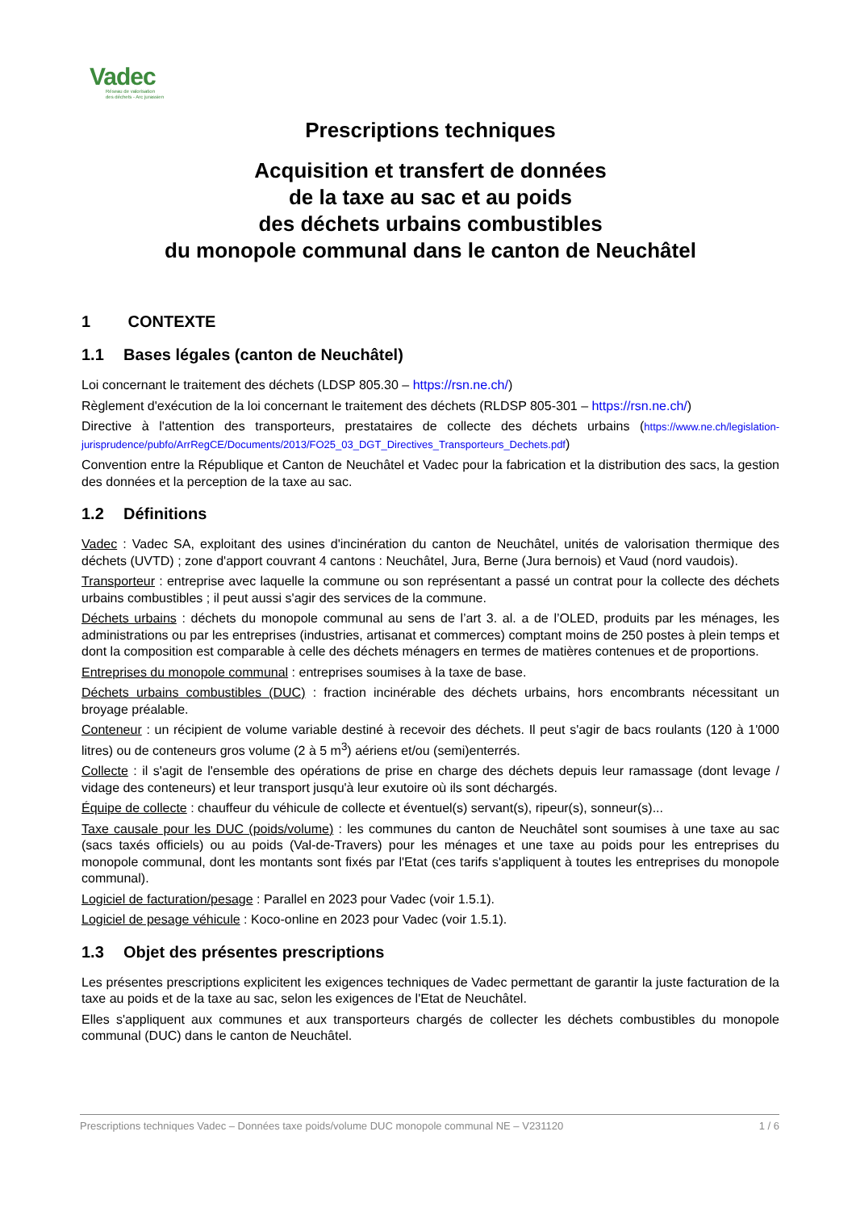Vadec
Réseau de valorisation
des déchets - Arc jurassien
Prescriptions techniques
Acquisition et transfert de données
de la taxe au sac et au poids
des déchets urbains combustibles
du monopole communal dans le canton de Neuchâtel
1 CONTEXTE
1.1 Bases légales (canton de Neuchâtel)
Loi concernant le traitement des déchets (LDSP 805.30 – https://rsn.ne.ch/)
Règlement d'exécution de la loi concernant le traitement des déchets (RLDSP 805-301 – https://rsn.ne.ch/)
Directive à l'attention des transporteurs, prestataires de collecte des déchets urbains (https://www.ne.ch/legislation-jurisprudence/pubfo/ArrRegCE/Documents/2013/FO25_03_DGT_Directives_Transporteurs_Dechets.pdf)
Convention entre la République et Canton de Neuchâtel et Vadec pour la fabrication et la distribution des sacs, la gestion des données et la perception de la taxe au sac.
1.2 Définitions
Vadec : Vadec SA, exploitant des usines d'incinération du canton de Neuchâtel, unités de valorisation thermique des déchets (UVTD) ; zone d'apport couvrant 4 cantons : Neuchâtel, Jura, Berne (Jura bernois) et Vaud (nord vaudois).
Transporteur : entreprise avec laquelle la commune ou son représentant a passé un contrat pour la collecte des déchets urbains combustibles ; il peut aussi s'agir des services de la commune.
Déchets urbains : déchets du monopole communal au sens de l’art 3. al. a de l’OLED, produits par les ménages, les administrations ou par les entreprises (industries, artisanat et commerces) comptant moins de 250 postes à plein temps et dont la composition est comparable à celle des déchets ménagers en termes de matières contenues et de proportions.
Entreprises du monopole communal : entreprises soumises à la taxe de base.
Déchets urbains combustibles (DUC) : fraction incinérable des déchets urbains, hors encombrants nécessitant un broyage préalable.
Conteneur : un récipient de volume variable destiné à recevoir des déchets. Il peut s'agir de bacs roulants (120 à 1'000 litres) ou de conteneurs gros volume (2 à 5 m<sup>3</sup>) aériens et/ou (semi)enterrés.
Collecte : il s'agit de l'ensemble des opérations de prise en charge des déchets depuis leur ramassage (dont levage / vidage des conteneurs) et leur transport jusqu'à leur exutoire où ils sont déchargés.
Équipe de collecte : chauffeur du véhicule de collecte et éventuel(s) servant(s), ripeur(s), sonneur(s)...
Taxe causale pour les DUC (poids/volume) : les communes du canton de Neuchâtel sont soumises à une taxe au sac (sacs taxés officiels) ou au poids (Val-de-Travers) pour les ménages et une taxe au poids pour les entreprises du monopole communal, dont les montants sont fixés par l'Etat (ces tarifs s'appliquent à toutes les entreprises du monopole communal).
Logiciel de facturation/pesage : Parallel en 2023 pour Vadec (voir 1.5.1).
Logiciel de pesage véhicule : Koco-online en 2023 pour Vadec (voir 1.5.1).
1.3 Objet des présentes prescriptions
Les présentes prescriptions explicitent les exigences techniques de Vadec permettant de garantir la juste facturation de la taxe au poids et de la taxe au sac, selon les exigences de l'Etat de Neuchâtel.
Elles s'appliquent aux communes et aux transporteurs chargés de collecter les déchets combustibles du monopole communal (DUC) dans le canton de Neuchâtel.
Prescriptions techniques Vadec – Données taxe poids/volume DUC monopole communal NE – V231120 1 / 6